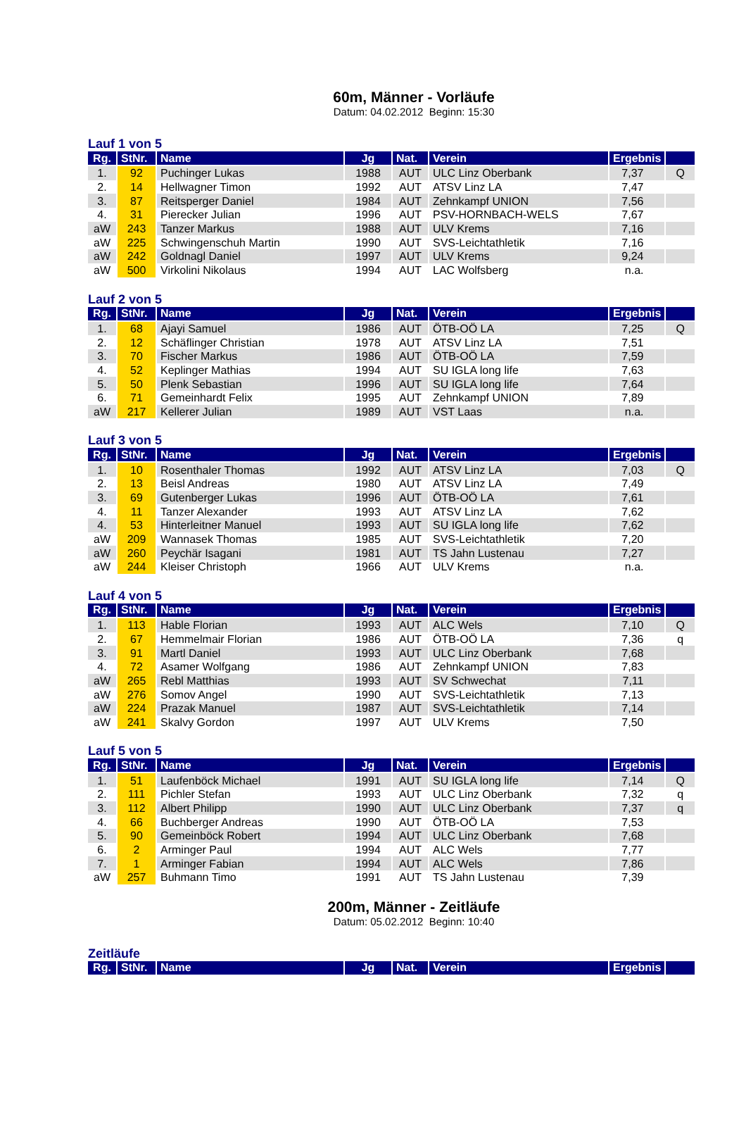60m, Männer - Vorläufe
Datum: 04.02.2012 Beginn: 15:30
Lauf 1 von 5
| Rg. | StNr. | Name | Jg | Nat. | Verein | Ergebnis | |
| --- | --- | --- | --- | --- | --- | --- | --- |
| 1. | 92 | Puchinger Lukas | 1988 | AUT | ULC Linz Oberbank | 7,37 | Q |
| 2. | 14 | Hellwagner Timon | 1992 | AUT | ATSV Linz LA | 7,47 | |
| 3. | 87 | Reitsperger Daniel | 1984 | AUT | Zehnkampf UNION | 7,56 | |
| 4. | 31 | Pierecker Julian | 1996 | AUT | PSV-HORNBACH-WELS | 7,67 | |
| aW | 243 | Tanzer Markus | 1988 | AUT | ULV Krems | 7,16 | |
| aW | 225 | Schwingenschuh Martin | 1990 | AUT | SVS-Leichtathletik | 7,16 | |
| aW | 242 | Goldnagl Daniel | 1997 | AUT | ULV Krems | 9,24 | |
| aW | 500 | Virkolini Nikolaus | 1994 | AUT | LAC Wolfsberg | n.a. | |
Lauf 2 von 5
| Rg. | StNr. | Name | Jg | Nat. | Verein | Ergebnis | |
| --- | --- | --- | --- | --- | --- | --- | --- |
| 1. | 68 | Ajayi Samuel | 1986 | AUT | ÖTB-OÖ LA | 7,25 | Q |
| 2. | 12 | Schäflinger Christian | 1978 | AUT | ATSV Linz LA | 7,51 | |
| 3. | 70 | Fischer Markus | 1986 | AUT | ÖTB-OÖ LA | 7,59 | |
| 4. | 52 | Keplinger Mathias | 1994 | AUT | SU IGLA long life | 7,63 | |
| 5. | 50 | Plenk Sebastian | 1996 | AUT | SU IGLA long life | 7,64 | |
| 6. | 71 | Gemeinhardt Felix | 1995 | AUT | Zehnkampf UNION | 7,89 | |
| aW | 217 | Kellerer Julian | 1989 | AUT | VST Laas | n.a. | |
Lauf 3 von 5
| Rg. | StNr. | Name | Jg | Nat. | Verein | Ergebnis | |
| --- | --- | --- | --- | --- | --- | --- | --- |
| 1. | 10 | Rosenthaler Thomas | 1992 | AUT | ATSV Linz LA | 7,03 | Q |
| 2. | 13 | Beisl Andreas | 1980 | AUT | ATSV Linz LA | 7,49 | |
| 3. | 69 | Gutenberger Lukas | 1996 | AUT | ÖTB-OÖ LA | 7,61 | |
| 4. | 11 | Tanzer Alexander | 1993 | AUT | ATSV Linz LA | 7,62 | |
| 4. | 53 | Hinterleitner Manuel | 1993 | AUT | SU IGLA long life | 7,62 | |
| aW | 209 | Wannasek Thomas | 1985 | AUT | SVS-Leichtathletik | 7,20 | |
| aW | 260 | Peychär Isagani | 1981 | AUT | TS Jahn Lustenau | 7,27 | |
| aW | 244 | Kleiser Christoph | 1966 | AUT | ULV Krems | n.a. | |
Lauf 4 von 5
| Rg. | StNr. | Name | Jg | Nat. | Verein | Ergebnis | |
| --- | --- | --- | --- | --- | --- | --- | --- |
| 1. | 113 | Hable Florian | 1993 | AUT | ALC Wels | 7,10 | Q |
| 2. | 67 | Hemmelmair Florian | 1986 | AUT | ÖTB-OÖ LA | 7,36 | q |
| 3. | 91 | Martl Daniel | 1993 | AUT | ULC Linz Oberbank | 7,68 | |
| 4. | 72 | Asamer Wolfgang | 1986 | AUT | Zehnkampf UNION | 7,83 | |
| aW | 265 | Rebl Matthias | 1993 | AUT | SV Schwechat | 7,11 | |
| aW | 276 | Somov Angel | 1990 | AUT | SVS-Leichtathletik | 7,13 | |
| aW | 224 | Prazak Manuel | 1987 | AUT | SVS-Leichtathletik | 7,14 | |
| aW | 241 | Skalvy Gordon | 1997 | AUT | ULV Krems | 7,50 | |
Lauf 5 von 5
| Rg. | StNr. | Name | Jg | Nat. | Verein | Ergebnis | |
| --- | --- | --- | --- | --- | --- | --- | --- |
| 1. | 51 | Laufenböck Michael | 1991 | AUT | SU IGLA long life | 7,14 | Q |
| 2. | 111 | Pichler Stefan | 1993 | AUT | ULC Linz Oberbank | 7,32 | q |
| 3. | 112 | Albert Philipp | 1990 | AUT | ULC Linz Oberbank | 7,37 | q |
| 4. | 66 | Buchberger Andreas | 1990 | AUT | ÖTB-OÖ LA | 7,53 | |
| 5. | 90 | Gemeinböck Robert | 1994 | AUT | ULC Linz Oberbank | 7,68 | |
| 6. | 2 | Arminger Paul | 1994 | AUT | ALC Wels | 7,77 | |
| 7. | 1 | Arminger Fabian | 1994 | AUT | ALC Wels | 7,86 | |
| aW | 257 | Buhmann Timo | 1991 | AUT | TS Jahn Lustenau | 7,39 | |
200m, Männer - Zeitläufe
Datum: 05.02.2012 Beginn: 10:40
Zeitläufe
| Rg. | StNr. | Name | Jg | Nat. | Verein | Ergebnis | |
| --- | --- | --- | --- | --- | --- | --- | --- |